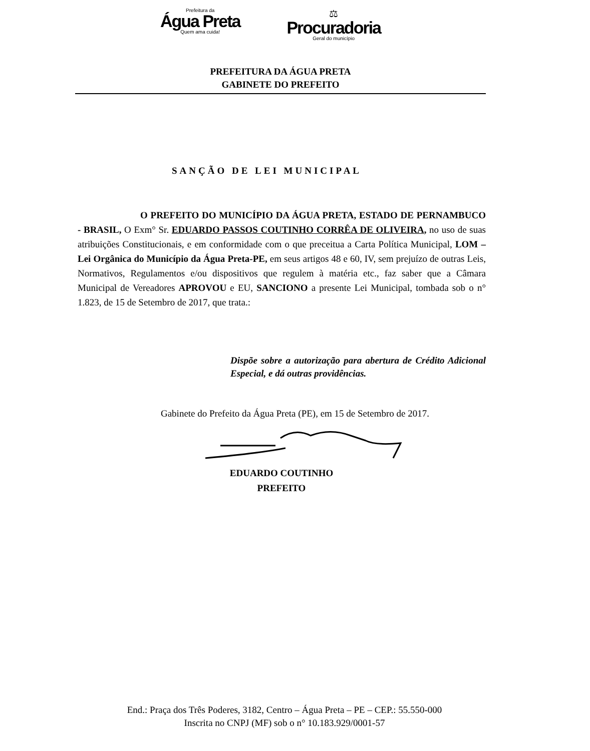Prefeitura da
Água Preta
Quem ama cuida!
⚖
Procuradoria
Geral do município
PREFEITURA DA ÁGUA PRETA
GABINETE DO PREFEITO
SANÇÃO DE LEI MUNICIPAL
O PREFEITO DO MUNICÍPIO DA ÁGUA PRETA, ESTADO DE PERNAMBUCO - BRASIL, O Exm° Sr. EDUARDO PASSOS COUTINHO CORRÊA DE OLIVEIRA, no uso de suas atribuições Constitucionais, e em conformidade com o que preceitua a Carta Política Municipal, LOM – Lei Orgânica do Município da Água Preta-PE, em seus artigos 48 e 60, IV, sem prejuízo de outras Leis, Normativos, Regulamentos e/ou dispositivos que regulem à matéria etc., faz saber que a Câmara Municipal de Vereadores APROVOU e EU, SANCIONO a presente Lei Municipal, tombada sob o n° 1.823, de 15 de Setembro de 2017, que trata.:
Dispõe sobre a autorização para abertura de Crédito Adicional Especial, e dá outras providências.
Gabinete do Prefeito da Água Preta (PE), em 15 de Setembro de 2017.
EDUARDO COUTINHO
PREFEITO
End.: Praça dos Três Poderes, 3182, Centro – Água Preta – PE – CEP.: 55.550-000
Inscrita no CNPJ (MF) sob o n° 10.183.929/0001-57